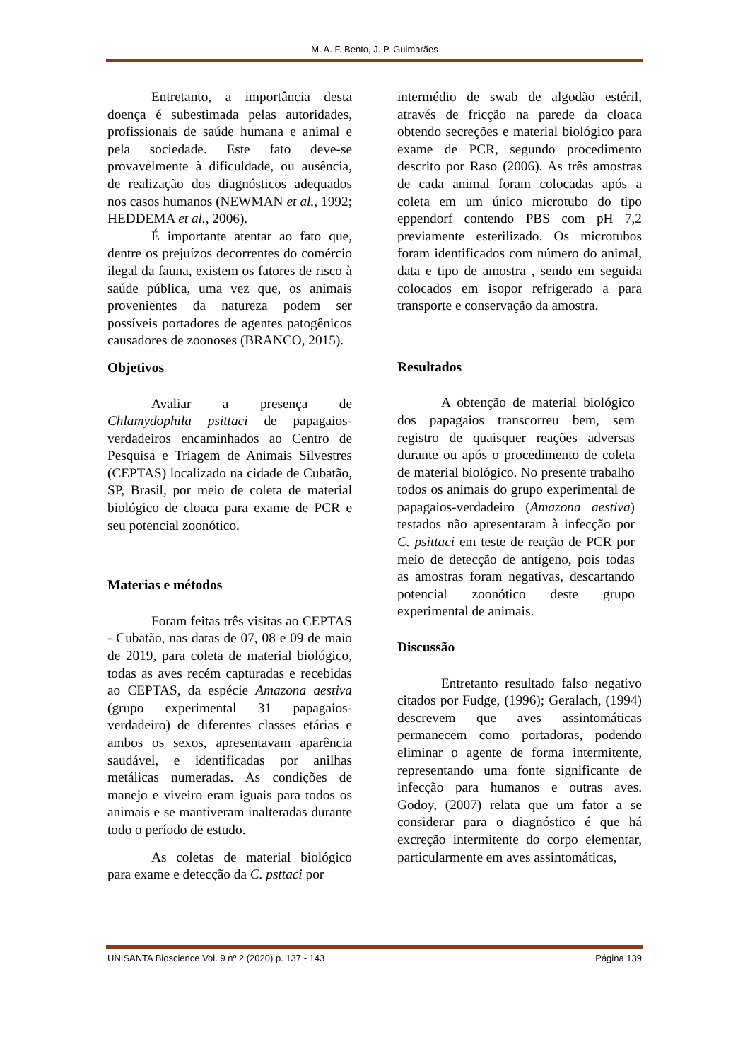M. A. F. Bento, J. P. Guimarães
Entretanto, a importância desta doença é subestimada pelas autoridades, profissionais de saúde humana e animal e pela sociedade. Este fato deve-se provavelmente à dificuldade, ou ausência, de realização dos diagnósticos adequados nos casos humanos (NEWMAN et al., 1992; HEDDEMA et al., 2006).
É importante atentar ao fato que, dentre os prejuízos decorrentes do comércio ilegal da fauna, existem os fatores de risco à saúde pública, uma vez que, os animais provenientes da natureza podem ser possíveis portadores de agentes patogênicos causadores de zoonoses (BRANCO, 2015).
Objetivos
Avaliar a presença de Chlamydophila psittaci de papagaios-verdadeiros encaminhados ao Centro de Pesquisa e Triagem de Animais Silvestres (CEPTAS) localizado na cidade de Cubatão, SP, Brasil, por meio de coleta de material biológico de cloaca para exame de PCR e seu potencial zoonótico.
Materias e métodos
Foram feitas três visitas ao CEPTAS - Cubatão, nas datas de 07, 08 e 09 de maio de 2019, para coleta de material biológico, todas as aves recém capturadas e recebidas ao CEPTAS, da espécie Amazona aestiva (grupo experimental 31 papagaios-verdadeiro) de diferentes classes etárias e ambos os sexos, apresentavam aparência saudável, e identificadas por anilhas metálicas numeradas. As condições de manejo e viveiro eram iguais para todos os animais e se mantiveram inalteradas durante todo o período de estudo.
As coletas de material biológico para exame e detecção da C. psttaci por
intermédio de swab de algodão estéril, através de fricção na parede da cloaca obtendo secreções e material biológico para exame de PCR, segundo procedimento descrito por Raso (2006). As três amostras de cada animal foram colocadas após a coleta em um único microtubo do tipo eppendorf contendo PBS com pH 7,2 previamente esterilizado. Os microtubos foram identificados com número do animal, data e tipo de amostra , sendo em seguida colocados em isopor refrigerado a para transporte e conservação da amostra.
Resultados
A obtenção de material biológico dos papagaios transcorreu bem, sem registro de quaisquer reações adversas durante ou após o procedimento de coleta de material biológico. No presente trabalho todos os animais do grupo experimental de papagaios-verdadeiro (Amazona aestiva) testados não apresentaram à infecção por C. psittaci em teste de reação de PCR por meio de detecção de antígeno, pois todas as amostras foram negativas, descartando potencial zoonótico deste grupo experimental de animais.
Discussão
Entretanto resultado falso negativo citados por Fudge, (1996); Geralach, (1994) descrevem que aves assintomáticas permanecem como portadoras, podendo eliminar o agente de forma intermitente, representando uma fonte significante de infecção para humanos e outras aves. Godoy, (2007) relata que um fator a se considerar para o diagnóstico é que há excreção intermitente do corpo elementar, particularmente em aves assintomáticas,
UNISANTA Bioscience Vol. 9 nº 2 (2020) p. 137 - 143 Página 139